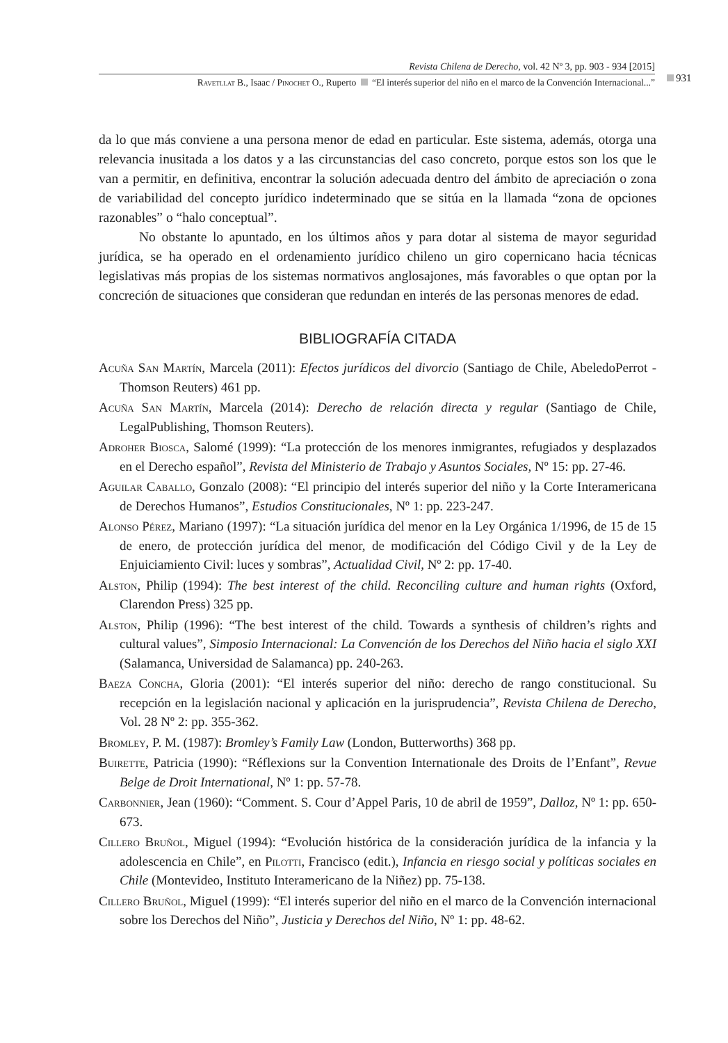Revista Chilena de Derecho, vol. 42 Nº 3, pp. 903 - 934 [2015]
931
Ravetllat B., Isaac / Pinochet O., Ruperto “El interés superior del niño en el marco de la Convención Internacional...”
da lo que más conviene a una persona menor de edad en particular. Este sistema, además, otorga una relevancia inusitada a los datos y a las circunstancias del caso concreto, porque estos son los que le van a permitir, en definitiva, encontrar la solución adecuada dentro del ámbito de apreciación o zona de variabilidad del concepto jurídico indeterminado que se sitúa en la llamada “zona de opciones razonables” o “halo conceptual”.
No obstante lo apuntado, en los últimos años y para dotar al sistema de mayor seguridad jurídica, se ha operado en el ordenamiento jurídico chileno un giro copernicano hacia técnicas legislativas más propias de los sistemas normativos anglosajones, más favorables o que optan por la concreción de situaciones que consideran que redundan en interés de las personas menores de edad.
BIBLIOGRAFÍA CITADA
Acuña San Martín, Marcela (2011): Efectos jurídicos del divorcio (Santiago de Chile, AbeledoPerrot - Thomson Reuters) 461 pp.
Acuña San Martín, Marcela (2014): Derecho de relación directa y regular (Santiago de Chile, LegalPublishing, Thomson Reuters).
Adroher Biosca, Salomé (1999): “La protección de los menores inmigrantes, refugiados y desplazados en el Derecho español”, Revista del Ministerio de Trabajo y Asuntos Sociales, Nº 15: pp. 27-46.
Aguilar Caballo, Gonzalo (2008): “El principio del interés superior del niño y la Corte Interamericana de Derechos Humanos”, Estudios Constitucionales, Nº 1: pp. 223-247.
Alonso Pérez, Mariano (1997): “La situación jurídica del menor en la Ley Orgánica 1/1996, de 15 de 15 de enero, de protección jurídica del menor, de modificación del Código Civil y de la Ley de Enjuiciamiento Civil: luces y sombras”, Actualidad Civil, Nº 2: pp. 17-40.
Alston, Philip (1994): The best interest of the child. Reconciling culture and human rights (Oxford, Clarendon Press) 325 pp.
Alston, Philip (1996): “The best interest of the child. Towards a synthesis of children’s rights and cultural values”, Simposio Internacional: La Convención de los Derechos del Niño hacia el siglo XXI (Salamanca, Universidad de Salamanca) pp. 240-263.
Baeza Concha, Gloria (2001): “El interés superior del niño: derecho de rango constitucional. Su recepción en la legislación nacional y aplicación en la jurisprudencia”, Revista Chilena de Derecho, Vol. 28 Nº 2: pp. 355-362.
Bromley, P. M. (1987): Bromley’s Family Law (London, Butterworths) 368 pp.
Buirette, Patricia (1990): “Réflexions sur la Convention Internationale des Droits de l’Enfant”, Revue Belge de Droit International, Nº 1: pp. 57-78.
Carbonnier, Jean (1960): “Comment. S. Cour d’Appel Paris, 10 de abril de 1959”, Dalloz, Nº 1: pp. 650-673.
Cillero Bruñol, Miguel (1994): “Evolución histórica de la consideración jurídica de la infancia y la adolescencia en Chile”, en Pilotti, Francisco (edit.), Infancia en riesgo social y políticas sociales en Chile (Montevideo, Instituto Interamericano de la Niñez) pp. 75-138.
Cillero Bruñol, Miguel (1999): “El interés superior del niño en el marco de la Convención internacional sobre los Derechos del Niño”, Justicia y Derechos del Niño, Nº 1: pp. 48-62.